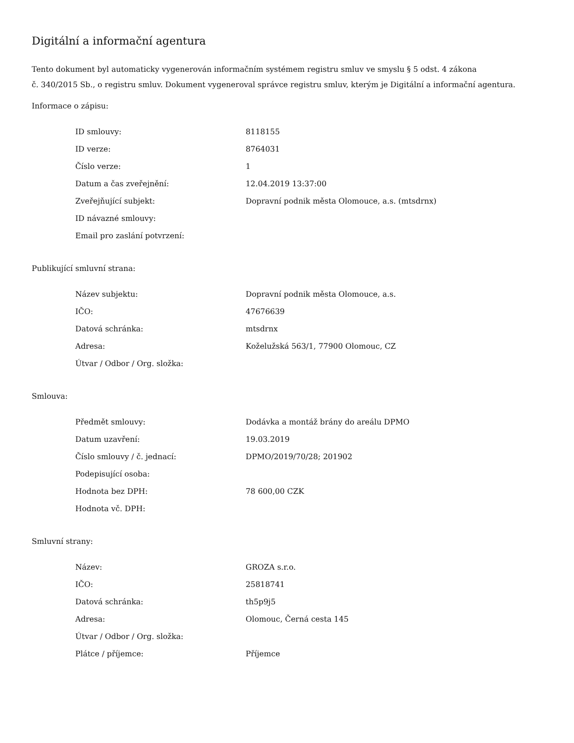Digitální a informační agentura
Tento dokument byl automaticky vygenerován informačním systémem registru smluv ve smyslu § 5 odst. 4 zákona
č. 340/2015 Sb., o registru smluv. Dokument vygeneroval správce registru smluv, kterým je Digitální a informační agentura.
Informace o zápisu:
| ID smlouvy: | 8118155 |
| ID verze: | 8764031 |
| Číslo verze: | 1 |
| Datum a čas zveřejnění: | 12.04.2019 13:37:00 |
| Zveřejňující subjekt: | Dopravní podnik města Olomouce, a.s. (mtsdrnx) |
| ID návazné smlouvy: | |
| Email pro zaslání potvrzení: | |
Publikující smluvní strana:
| Název subjektu: | Dopravní podnik města Olomouce, a.s. |
| IČO: | 47676639 |
| Datová schránka: | mtsdrnx |
| Adresa: | Koželužská 563/1, 77900 Olomouc, CZ |
| Útvar / Odbor / Org. složka: | |
Smlouva:
| Předmět smlouvy: | Dodávka a montáž brány do areálu DPMO |
| Datum uzavření: | 19.03.2019 |
| Číslo smlouvy / č. jednací: | DPMO/2019/70/28; 201902 |
| Podepisující osoba: | |
| Hodnota bez DPH: | 78 600,00 CZK |
| Hodnota vč. DPH: | |
Smluvní strany:
| Název: | GROZA s.r.o. |
| IČO: | 25818741 |
| Datová schránka: | th5p9j5 |
| Adresa: | Olomouc, Černá cesta 145 |
| Útvar / Odbor / Org. složka: | |
| Plátce / příjemce: | Příjemce |